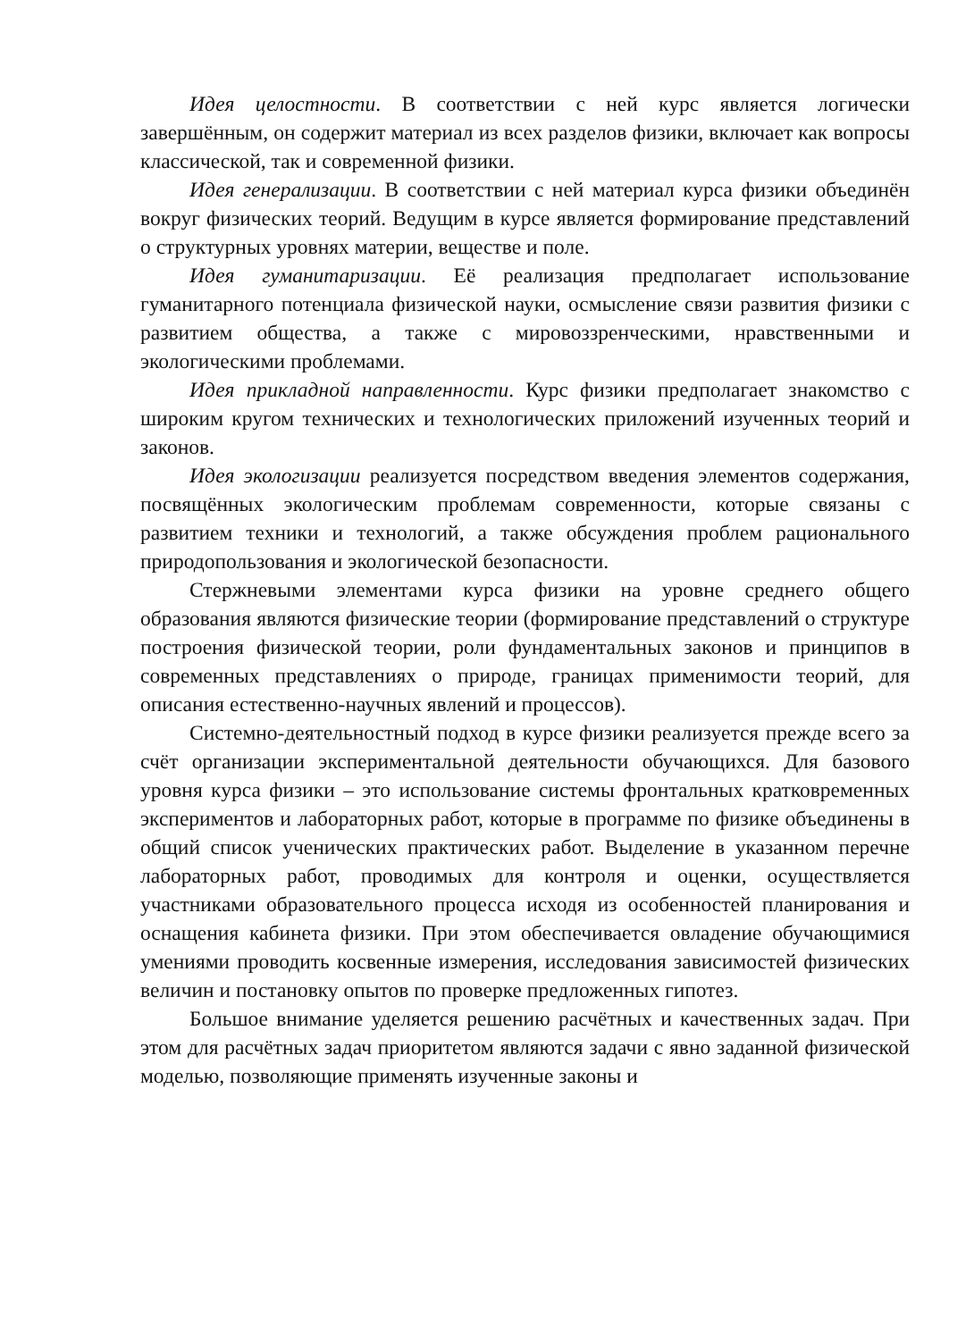Идея целостности. В соответствии с ней курс является логически завершённым, он содержит материал из всех разделов физики, включает как вопросы классической, так и современной физики.
Идея генерализации. В соответствии с ней материал курса физики объединён вокруг физических теорий. Ведущим в курсе является формирование представлений о структурных уровнях материи, веществе и поле.
Идея гуманитаризации. Её реализация предполагает использование гуманитарного потенциала физической науки, осмысление связи развития физики с развитием общества, а также с мировоззренческими, нравственными и экологическими проблемами.
Идея прикладной направленности. Курс физики предполагает знакомство с широким кругом технических и технологических приложений изученных теорий и законов.
Идея экологизации реализуется посредством введения элементов содержания, посвящённых экологическим проблемам современности, которые связаны с развитием техники и технологий, а также обсуждения проблем рационального природопользования и экологической безопасности.
Стержневыми элементами курса физики на уровне среднего общего образования являются физические теории (формирование представлений о структуре построения физической теории, роли фундаментальных законов и принципов в современных представлениях о природе, границах применимости теорий, для описания естественно-научных явлений и процессов).
Системно-деятельностный подход в курсе физики реализуется прежде всего за счёт организации экспериментальной деятельности обучающихся. Для базового уровня курса физики – это использование системы фронтальных кратковременных экспериментов и лабораторных работ, которые в программе по физике объединены в общий список ученических практических работ. Выделение в указанном перечне лабораторных работ, проводимых для контроля и оценки, осуществляется участниками образовательного процесса исходя из особенностей планирования и оснащения кабинета физики. При этом обеспечивается овладение обучающимися умениями проводить косвенные измерения, исследования зависимостей физических величин и постановку опытов по проверке предложенных гипотез.
Большое внимание уделяется решению расчётных и качественных задач. При этом для расчётных задач приоритетом являются задачи с явно заданной физической моделью, позволяющие применять изученные законы и